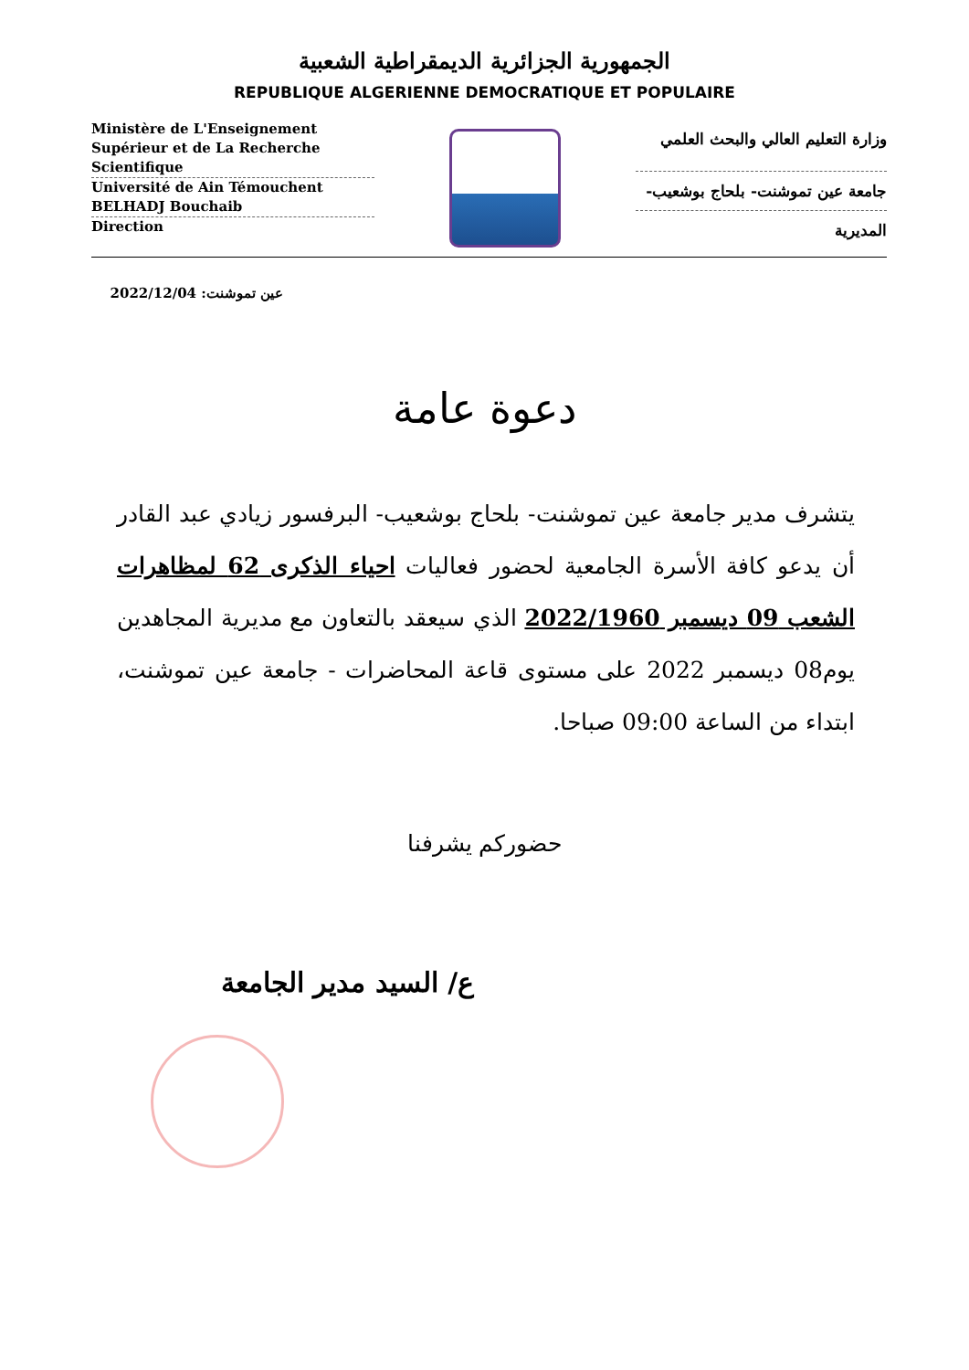الجمهورية الجزائرية الديمقراطية الشعبية
REPUBLIQUE ALGERIENNE DEMOCRATIQUE ET POPULAIRE
Ministère de L'Enseignement Supérieur et de La Recherche Scientifique
Université de Ain Témouchent BELHADJ Bouchaib
Direction
وزارة التعليم العالي والبحث العلمي
جامعة عين تموشنت- بلحاج بوشعيب-
المديرية
عين تموشنت: 2022/12/04
دعوة عامة
يتشرف مدير جامعة عين تموشنت- بلحاج بوشعيب- البرفسور زيادي عبد القادر أن يدعو كافة الأسرة الجامعية لحضور فعاليات احياء الذكرى 62 لمظاهرات الشعب 09 ديسمبر 2022/1960 الذي سيعقد بالتعاون مع مديرية المجاهدين يوم08 ديسمبر 2022 على مستوى قاعة المحاضرات - جامعة عين تموشنت، ابتداء من الساعة 09:00 صباحا.
حضوركم يشرفنا
ع/ السيد مدير الجامعة